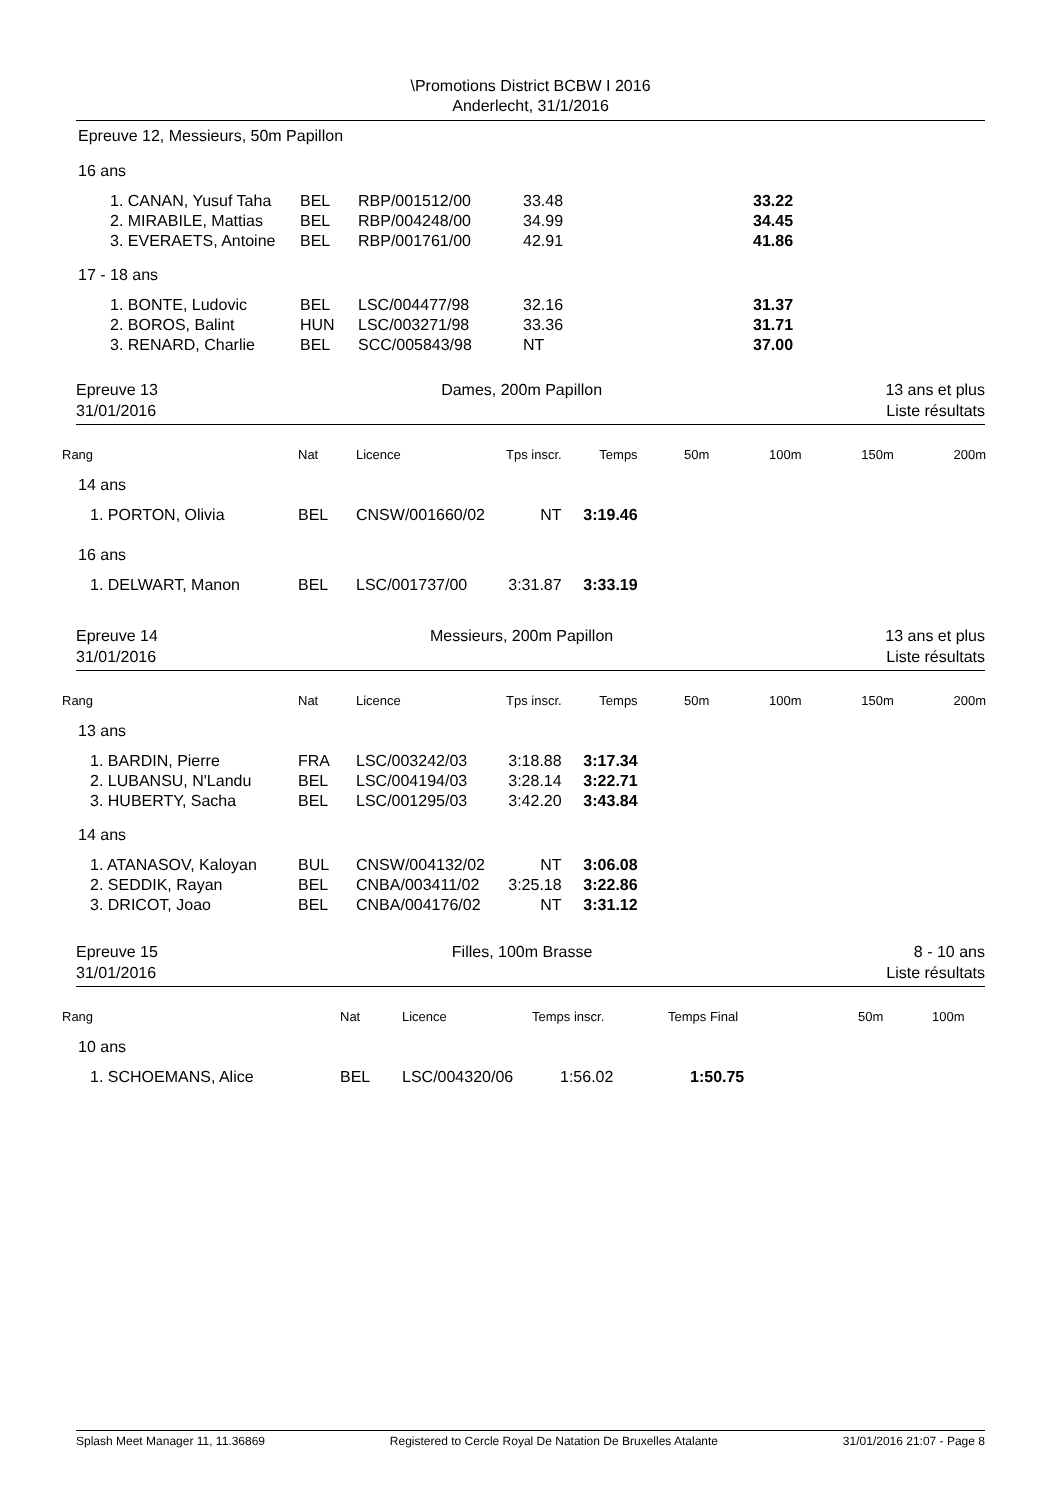\Promotions District BCBW I 2016
Anderlecht, 31/1/2016
Epreuve 12, Messieurs, 50m Papillon
| 16 ans | | | | | |
| | 1. CANAN, Yusuf Taha | BEL | RBP/001512/00 | 33.48 | 33.22 |
| | 2. MIRABILE, Mattias | BEL | RBP/004248/00 | 34.99 | 34.45 |
| | 3. EVERAETS, Antoine | BEL | RBP/001761/00 | 42.91 | 41.86 |
| 17 - 18 ans | | | | | |
| | 1. BONTE, Ludovic | BEL | LSC/004477/98 | 32.16 | 31.37 |
| | 2. BOROS, Balint | HUN | LSC/003271/98 | 33.36 | 31.71 |
| | 3. RENARD, Charlie | BEL | SCC/005843/98 | NT | 37.00 |
Epreuve 13
31/01/2016
Dames, 200m Papillon 13 ans et plus
Liste résultats
| Rang | Nat | Licence | Tps inscr. | Temps | 50m | 100m | 150m | 200m |
| --- | --- | --- | --- | --- | --- | --- | --- | --- |
| 14 ans | | | | | | | | |
| 1. PORTON, Olivia | BEL | CNSW/001660/02 | NT | 3:19.46 | | | | |
| 16 ans | | | | | | | | |
| 1. DELWART, Manon | BEL | LSC/001737/00 | 3:31.87 | 3:33.19 | | | | |
Epreuve 14
31/01/2016
Messieurs, 200m Papillon 13 ans et plus
Liste résultats
| Rang | Nat | Licence | Tps inscr. | Temps | 50m | 100m | 150m | 200m |
| --- | --- | --- | --- | --- | --- | --- | --- | --- |
| 13 ans | | | | | | | | |
| 1. BARDIN, Pierre | FRA | LSC/003242/03 | 3:18.88 | 3:17.34 | | | | |
| 2. LUBANSU, N'Landu | BEL | LSC/004194/03 | 3:28.14 | 3:22.71 | | | | |
| 3. HUBERTY, Sacha | BEL | LSC/001295/03 | 3:42.20 | 3:43.84 | | | | |
| 14 ans | | | | | | | | |
| 1. ATANASOV, Kaloyan | BUL | CNSW/004132/02 | NT | 3:06.08 | | | | |
| 2. SEDDIK, Rayan | BEL | CNBA/003411/02 | 3:25.18 | 3:22.86 | | | | |
| 3. DRICOT, Joao | BEL | CNBA/004176/02 | NT | 3:31.12 | | | | |
Epreuve 15
31/01/2016
Filles, 100m Brasse 8 - 10 ans
Liste résultats
| Rang | Nat | Licence | Temps inscr. | Temps Final | 50m | 100m |
| --- | --- | --- | --- | --- | --- | --- |
| 10 ans | | | | | | |
| 1. SCHOEMANS, Alice | BEL | LSC/004320/06 | 1:56.02 | 1:50.75 | | |
Splash Meet Manager 11, 11.36869 Registered to Cercle Royal De Natation De Bruxelles Atalante 31/01/2016 21:07 - Page 8